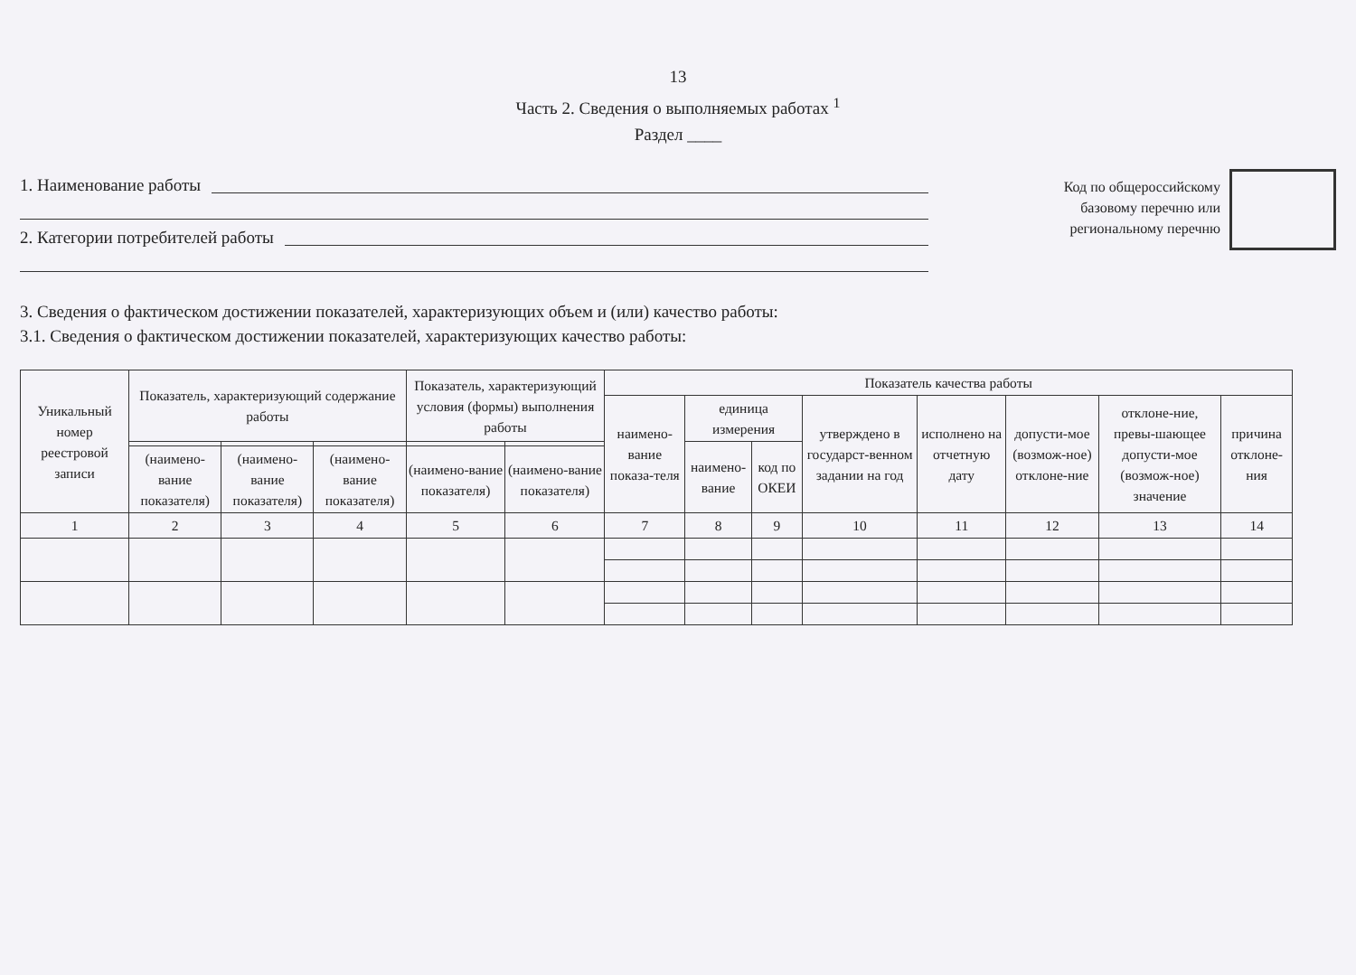13
Часть 2. Сведения о выполняемых работах <sup>1</sup>
Раздел ____
1. Наименование работы
2. Категории потребителей работы
Код по общероссийскому
базовому перечню или
региональному перечню
3. Сведения о фактическом достижении показателей, характеризующих объем и (или) качество работы:
3.1. Сведения о фактическом достижении показателей, характеризующих качество работы:
| Уникальный номер реестровой записи | Показатель, характеризующий содержание работы | | | Показатель, характеризующий условия (формы) выполнения работы | | Показатель качества работы | | | | | | | |
| --- | --- | --- | --- | --- | --- | --- | --- | --- | --- | --- | --- | --- | --- |
| | | | | | | наимено-вание показа-теля | единица измерения | | утверждено в государст-венном задании на год | исполнено на отчетную дату | допусти-мое (возмож-ное) отклоне-ние | отклоне-ние, превы-шающее допусти-мое (возмож-ное) значение | причина отклоне-ния |
| | | | | | | | наимено-вание | код по ОКЕИ | | | | | |
| | (наимено-вание показателя) | (наимено-вание показателя) | (наимено-вание показателя) | (наимено-вание показателя) | (наимено-вание показателя) | | | | | | | | |
| 1 | 2 | 3 | 4 | 5 | 6 | 7 | 8 | 9 | 10 | 11 | 12 | 13 | 14 |